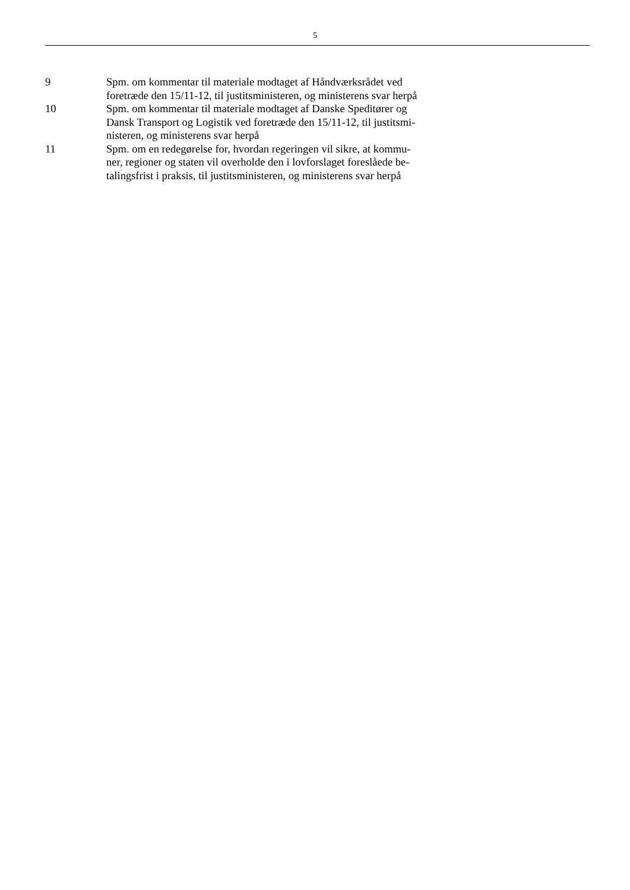5
9 Spm. om kommentar til materiale modtaget af Håndværksrådet ved
foretræde den 15/11-12, til justitsministeren, og ministerens svar herpå
10 Spm. om kommentar til materiale modtaget af Danske Speditører og
Dansk Transport og Logistik ved foretræde den 15/11-12, til justitsmi-
nisteren, og ministerens svar herpå
11 Spm. om en redegørelse for, hvordan regeringen vil sikre, at kommu-
ner, regioner og staten vil overholde den i lovforslaget foreslåede be-
talingsfrist i praksis, til justitsministeren, og ministerens svar herpå